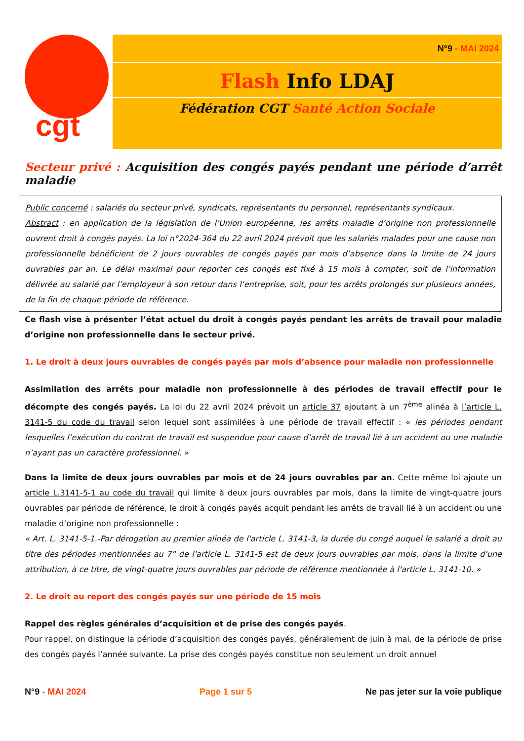cgt
N°9 - MAI 2024
Flash Info LDAJ
Fédération CGT Santé Action Sociale
Secteur privé : Acquisition des congés payés pendant une période d’arrêt maladie
Public concerné : salariés du secteur privé, syndicats, représentants du personnel, représentants syndicaux.
Abstract : en application de la législation de l’Union européenne, les arrêts maladie d’origine non professionnelle ouvrent droit à congés payés. La loi n°2024-364 du 22 avril 2024 prévoit que les salariés malades pour une cause non professionnelle bénéficient de 2 jours ouvrables de congés payés par mois d’absence dans la limite de 24 jours ouvrables par an. Le délai maximal pour reporter ces congés est fixé à 15 mois à compter, soit de l’information délivrée au salarié par l’employeur à son retour dans l’entreprise, soit, pour les arrêts prolongés sur plusieurs années, de la fin de chaque période de référence.
Ce flash vise à présenter l’état actuel du droit à congés payés pendant les arrêts de travail pour maladie d’origine non professionnelle dans le secteur privé.
1. Le droit à deux jours ouvrables de congés payés par mois d’absence pour maladie non professionnelle
Assimilation des arrêts pour maladie non professionnelle à des périodes de travail effectif pour le décompte des congés payés. La loi du 22 avril 2024 prévoit un article 37 ajoutant à un 7<sup>ème</sup> alinéa à l’article L. 3141-5 du code du travail selon lequel sont assimilées à une période de travail effectif : « les périodes pendant lesquelles l’exécution du contrat de travail est suspendue pour cause d’arrêt de travail lié à un accident ou une maladie n’ayant pas un caractère professionnel. »
Dans la limite de deux jours ouvrables par mois et de 24 jours ouvrables par an. Cette même loi ajoute un article L.3141-5-1 au code du travail qui limite à deux jours ouvrables par mois, dans la limite de vingt-quatre jours ouvrables par période de référence, le droit à congés payés acquit pendant les arrêts de travail lié à un accident ou une maladie d’origine non professionnelle :
« Art. L. 3141-5-1.-Par dérogation au premier alinéa de l'article L. 3141-3, la durée du congé auquel le salarié a droit au titre des périodes mentionnées au 7° de l'article L. 3141-5 est de deux jours ouvrables par mois, dans la limite d'une attribution, à ce titre, de vingt-quatre jours ouvrables par période de référence mentionnée à l'article L. 3141-10. »
2. Le droit au report des congés payés sur une période de 15 mois
Rappel des règles générales d’acquisition et de prise des congés payés.
Pour rappel, on distingue la période d’acquisition des congés payés, généralement de juin à mai, de la période de prise des congés payés l’année suivante. La prise des congés payés constitue non seulement un droit annuel
N°9 - MAI 2024 Page 1 sur 5 Ne pas jeter sur la voie publique